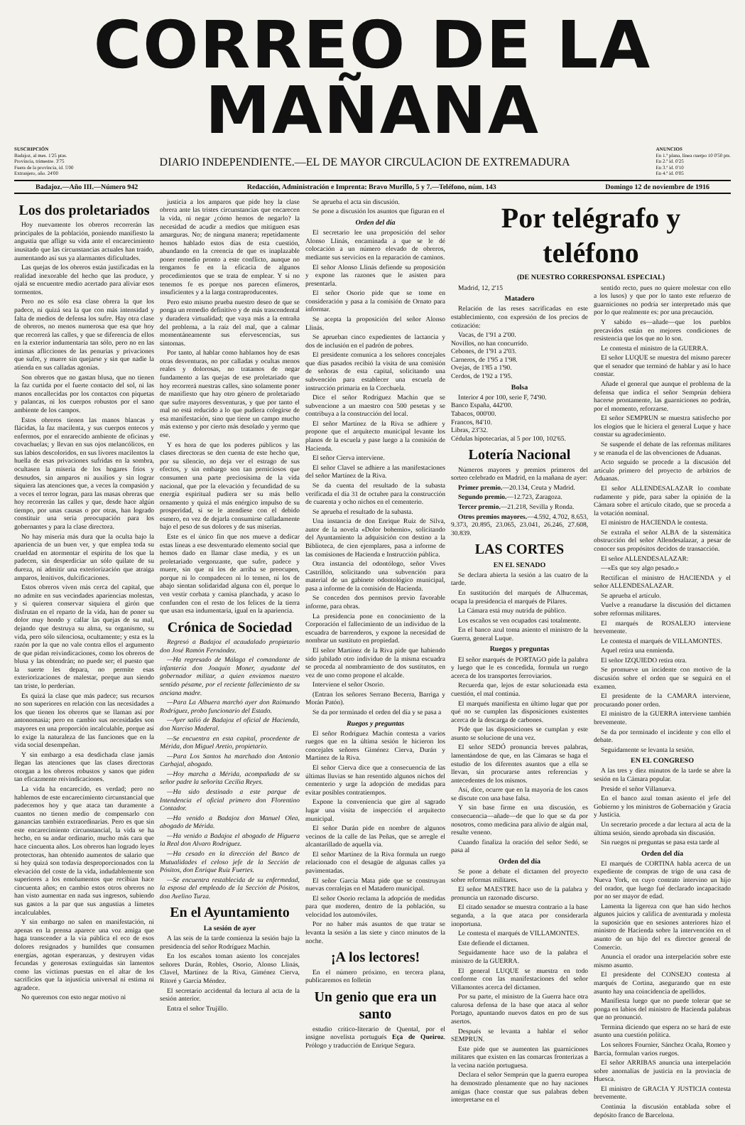CORREO DE LA MAÑANA
SUSCRIPCIÓN
Badajoz, al mes. 1'25 ptas.
Provincia, trimestre. 3'75
Fuera de la provincia, íd. 5'00
Extranjero, año. 24'00
DIARIO INDEPENDIENTE.—EL DE MAYOR CIRCULACION DE EXTREMADURA
ANUNCIOS
En 1.ª plana, línea cuerpo 10 0'50 pts.
En 2.ª íd. 0'25
En 3.ª íd. 0'10
En 4.ª íd. 0'05
Badajoz.—Año III.—Número 942 Redacción, Administración e Imprenta: Bravo Murillo, 5 y 7.—Teléfono, núm. 143 Domingo 12 de noviembre de 1916
Los dos proletariados
Hoy nuevamente los obreros recorrerán las principales de la población, poniendo manifiesto la angustia que aflige su vida ante el encarecimiento inusitado que las circunstancias actuales han traído, aumentando así sus ya alarmantes dificultades.
Las quejas de los obreros están justificadas en la realidad inexorable del hecho que las produce, y ojalá se encuentre medio acertado para aliviar esos tormentos.
Pero no es sólo esa clase obrera la que los padece, ni quizá sea la que con más intensidad y falta de medios de defensa los sufre. Hay otra clase de obreros, no menos numerosa que esa que hoy que recorrerá las calles, y que se diferencia de ellos en la exterior indumentaria tan sólo, pero no en las íntimas aflicciones de las penurias y privaciones que sufre, y muere sin quejarse y sin que nadie la atienda en sus calladas agonías.
Son obreros que no gastan blusa, que no tienen la faz curtida por el fuerte contacto del sol, ni las manos encallecidas por los contactos con piquetas y palancas, ni los cuerpos robustos por el sano ambiente de los campos.
Estos obreros tienen las manos blancas y flácidas, la faz macilenta, y sus cuerpos entecos y enfermos, por el enrarecido ambiente de oficinas y covachuelas; y llevan en sus ojos melancólicos, en sus labios descoloridos, en sus lívores macilentos la huella de esas privaciones sufridas en la sombra, ocultasen la miseria de los hogares fríos y desnudos, sin amparos ni auxilios y sin lograr siquiera las atenciones que, a veces la compasión y a veces el terror logran, para las masas obreras que hoy recorrerán las calles y que, desde hace algún tiempo, por unas causas o por otras, han logrado constituir una seria preocupación para los gobernantes y para la clase directora.
No hay miseria más dura que la oculta bajo la apariencia de un buen ver, y que emplea toda su crueldad en atormentar el espíritu de los que la padecen, sin desperdiciar un sólo quilate de su dureza, ni admitir una exteriorización que atraiga amparos, lenitivos, dulcificaciones.
Estos obreros viven más cerca del capital, que no admite en sus vecindades apariencias molestas, y si quieren conservar siquiera el girón que disfrutan en el reparto de la vida, han de poner su dolor muy hondo y callar las quejas de su mal, dejando que destruya su alma, su organismo, su vida, pero sólo silenciosa, ocultamente; y esta es la razón por la que no vale contra ellos el argumento de que pidan reivindicaciones, como los obreros de blusa y las obtendrán; no puede ser; el puesto que la suerte les depara, no permite esas exteriorizaciones de malestar, porque aun siendo tan triste, lo perderían.
Es quizá la clase que más padece; sus recursos no son superiores en relación con las necesidades a los que tienen los obreros que se llaman así por antonomasia; pero en cambio sus necesidades son mayores en una proporción incalculable, porque así lo exige la naturaleza de las funciones que en la vida social desempeñan.
Y sin embargo a esa desdichada clase jamás llegan las atenciones que las clases directoras otorgan a los obreros robustos y sanos que piden tan eficazmente reivindicaciones.
La vida ha encarecido, es verdad; pero no hablemos de este encarecimiento circunstancial que padecemos hoy y que ataca tan duramente a cuantos no tienen medio de compensarlo con ganancias también extraordinarias. Pero es que sin este encarecimiento circunstancial, la vida se ha hecho, en su andar ordinario, mucho más cara que hace cincuenta años. Los obreros han logrado leyes protectoras, han obtenido aumentos de salario que si hoy quizá son todavía desproporcionados con la elevación del coste de la vida, indudablemente son superiores a los emolumentos que recibían hace cincuenta años; en cambio estos otros obreros no han visto aumentar en nada sus ingresos, subiendo sus gastos a la par que sus angustias a límetes incalculables.
Y sin embargo no salen en manifestación, ni apenas en la prensa aparece una voz amiga que haga transcender a la vía pública el eco de esos dolores resignados y humildes que consumen energías, agotan esperanzas, y destruyen vidas fecundas y generosas extinguidas sin lamentos como las víctimas puestas en el altar de los sacrificios que la injusticia universal ni estima ni agradece.
No queremos con esto negar motivo ni
justicia a los amparos que pide hoy la clase obrera ante las tristes circunstancias que encarecen la vida, ni negar ¿cómo hemos de negarlo? la necesidad de acudir a medios que mitiguen esas amarguras. No; de ninguna manera; repetidamente hemos hablado estos días de esta cuestión, abundando en la creencia de que es inaplazable poner remedio pronto a este conflicto, aunque no tengamos fe en la eficacia de algunos procedimientos que se trata de emplear. Y si no tenemos fe es porque nos parecen efímeros, insuficientes y a la larga contraproducentes.
Pero esto mismo prueba nuestro deseo de que se ponga un remedio definitivo y de más trascendental y duradera virtualidad; que vaya más a la entraña del problema, a la raíz del mal, que a calmar momentáneamente sus efervescencias, sus síntomas.
Por tanto, al hablar como hablamos hoy de esas otras desventuras, no por calladas y ocultas menos reales y dolorosas, no tratamos de negar fundamento a las quejas de ese proletariado que hoy recorrerá nuestras calles, sino solamente poner de manifiesto que hay otro género de proletariado que sufre mayores desventuras, y que por tanto el mal no está reducido a lo que pudiera colegirse de esa manifestación, sino que tiene un campo mucho más extenso y por cierto más desolado y yermo que ese.
Y es hora de que los poderes públicos y las clases directoras se den cuenta de este hecho que, por su silencio, no deja ver el estrago de sus efectos, y sin embargo son tan perniciosos que consumen una parte preciosísima de la vida nacional, que por la elevación y fecundidad de su energía espiritual pudiera ser su más bello ornamento y quizá el más enérgico impulso de su prosperidad, si se le atendiese con el debido esmero, en vez de dejarla consumirse calladamente bajo el peso de sus dolores y de sus miserias.
Este es el único fin que nos mueve a dedicar estas líneas a ese desventurado elemento social que hemos dado en llamar clase media, y es un proletariado vergonzante, que sufre, padece y muere, sin que ni los de arriba se preocupen, porque ni lo compadecen ni lo temen, ni los de abajo sientan solidaridad alguna con él, porque lo ven vestir corbata y camisa planchada, y acaso lo confunden con el resto de los felices de la tierra que usan esa indumentaria, igual en la apariencia.
Crónica de Sociedad
Regresó a Badajoz el acaudalado propietario don José Ramón Fernández.
—Ha regresado de Málaga el comandante de infantería don Joaquín Moner, ayudante del gobernador militar, a quien enviamos nuestro sentido pésame, por el reciente fallecimiento de su anciana madre.
—Para La Albuera marchó ayer don Raimundo Rodríguez, probo funcionario del Estado.
—Ayer salió de Badajoz el oficial de Hacienda, don Narciso Maderal.
—Se encuentra en esta capital, procedente de Mérida, don Miguel Aretio, propietario.
—Para Los Santos ha marchado don Antonio Carbajal, abogado.
—Hoy marcha a Mérida, acompañada de su señor padre la señorita Cecilia Reyes.
—Ha sido destinado a este parque de Intendencia el oficial primero don Florentino Contador.
—Ha venido a Badajoz don Manuel Olea, abogado de Mérida.
—Ha venido a Badajoz el abogado de Higuera la Real don Alvaro Rodríguez.
—Ha cesado en la dirección del Banco de Mutualidades el celoso jefe de la Sección de Pósitos, don Enrique Ruiz Fuertes.
—Se encuentra restablecida de su enfermedad, la esposa del empleado de la Sección de Pósitos, don Avelino Turza.
En el Ayuntamiento
La sesión de ayer
A las seis de la tarde comienza la sesión bajo la presidencia del señor Rodríguez Machín.
En los escaños toman asiento los concejales señores Durán, Robles, Osorio, Alonso Llinás, Clavel, Martínez de la Riva, Giménez Cierva, Ritoré y García Méndez.
El secretario accidental da lectura al acta de la sesión anterior.
Entra el señor Trujillo.
Se aprueba el acta sin discusión.
Se pone a discusión los asuntos que figuran en el
Orden del día
El secretario lee una proposición del señor Alonso Llinás, encaminada a que se le dé colocación a un número elevado de obreros, mediante sus servicios en la reparación de caminos.
El señor Alonso Llinás defiende su proposición y expone las razones que le asisten para presentarla.
El señor Osorio pide que se tome en consideración y pasa a la comisión de Ornato para informar.
Se acepta la proposición del señor Alonso Llinás.
Se aprueban cinco expedientes de lactancia y dos de inclusión en el padrón de pobres.
El presidente comunica a los señores concejales que días pasados recibió la visita de una comisión de señoras de esta capital, solicitando una subvención para establecer una escuela de instrucción primaria en la Corchuela.
Dice el señor Rodríguez Machín que se subvencione a un maestro con 500 pesetas y se contribuya a la construcción del local.
El señor Martínez de la Riva se adhiere y propone que el arquitecto municipal levante los planos de la escuela y pase luego a la comisión de Hacienda.
El señor Cierva interviene.
El señor Clavel se adhiere a las manifestaciones del señor Martínez de la Riva.
Se da cuenta del resultado de la subasta verificada el día 31 de octubre para la construcción de cuarenta y ocho nichos en el cementerio.
Se aprueba el resultado de la subasta.
Una instancia de don Enrique Ruiz de Silva, autor de la novela «Dolor bohemio», solicitando del Ayuntamiento la adquisición con destino a la Biblioteca, de cien ejemplares, pasa a informe de las comisiones de Hacienda e Instrucción pública.
Otra instancia del odontólogo, señor Vives Castrillón, solicitando una subvención para material de un gabinete odontológico municipal, pasa a informe de la comisión de Hacienda.
Se conceden dos permisos previo favorable informe, para obras.
La presidencia pone en conocimiento de la Corporación el fallecimiento de un individuo de la escuadra de barrenderos, y expone la necesidad de nombrar un sustituto en propiedad.
El señor Martínez de la Riva pide que habiendo sido jubilado otro individuo de la misma escuadra se proceda al nombramiento de dos sustitutos, en vez de uno como propone el alcalde.
Interviene el señor Osorio.
(Entran los señores Serrano Becerra, Barriga y Morán Patón).
Se da por terminado el orden del día y se pasa a
Ruegos y preguntas
El señor Rodríguez Machín contesta a varios ruegos que en la última sesión le hicieron los concejales señores Giménez Cierva, Durán y Martínez de la Riva.
El señor Cierva dice que a consecuencia de las últimas lluvias se han resentido algunos nichos del cementerio y urge la adopción de medidas para evitar posibles contratiempos.
Expone la conveniencia que gire al sagrado lugar una visita de inspección el arquitecto municipal.
El señor Durán pide en nombre de algunos vecinos de la calle de las Peñas, que se arregle el alcantarillado de aquella vía.
El señor Martínez de la Riva formula un ruego relacionado con el desagüe de algunas calles ya pavimentadas.
El señor García Mata pide que se construyan nuevas corralejas en el Matadero municipal.
El señor Osorio reclama la adopción de medidas para que moderen, dentro de la población, su velocidad los automóviles.
Por no haber más asuntos de que tratar se levanta la sesión a las siete y cinco minutos de la noche.
¡A los lectores!
En el número próximo, en tercera plana, publicaremos en folletín
Un genio que era un santo
estudio crítico-literario de Quental, por el insigne novelista portugués Eça de Queiroz. Prólogo y traducción de Enrique Segura.
Por telégrafo y teléfono
(DE NUESTRO CORRESPONSAL ESPECIAL)
Madrid, 12, 2'15
Matadero
Relación de las reses sacrificadas en este establecimiento, con expresión de los precios de cotización:
Vacas, de 1'91 a 2'00.
Novillos, no han concurrido.
Cebones, de 1'91 a 2'03.
Carneros, de 1'95 a 1'98.
Ovejas, de 1'85 a 1'90.
Cerdos, de 1'92 a 1'95.
Bolsa
Interior 4 por 100, serie F, 74'90.
Banco España, 442'00.
Tabacos, 000'00.
Francos, 84'10.
Libras, 23'32.
Cédulas hipotecarias, al 5 por 100, 102'65.
Lotería Nacional
Números mayores y premios primeros del sorteo celebrado en Madrid, en la mañana de ayer:
Primer premio.—20.134, Ceuta y Madrid.
Segundo premio.—12.723, Zaragoza.
Tercer premio.—21.218, Sevilla y Ronda.
Otros premios mayores.—4.592, 4.702, 8.653, 9.373, 20.895, 23.065, 23.041, 26.246, 27.608, 30.839.
LAS CORTES
EN EL SENADO
Se declara abierta la sesión a las cuatro de la tarde.
En sustitución del marqués de Alhucemas, ocupa la presidencia el marqués de Pilares.
La Cámara está muy nutrida de público.
Los escaños se ven ocupados casi totalmente.
En el banco azul toma asiento el ministro de la Guerra, general Luque.
Ruegos y preguntas
El señor marqués de PORTAGO pide la palabra y luego que le es concedida, formula un ruego acerca de los transportes ferroviarios.
Recuerda que, lejos de estar solucionada esta cuestión, el mal continúa.
El marqués manifiesta en último lugar que por qué no se cumplen las disposiciones existentes acerca de la descarga de carbones.
Pide que las disposiciones se cumplan y este asunto se solucione de una vez.
El señor SEDÓ pronuncia breves palabras, lamentándose de que, en las Cámaras se haga el estudio de los diferentes asuntos que a ella se llevan, sin procurarse antes referencias y antecedentes de los mismos.
Así, dice, ocurre que en la mayoría de los casos se discute con una base falsa.
Y sin base firme en una discusión, es consecuencia—añade—de que lo que se da por nosotros, como medicina para alivio de algún mal, resulte veneno.
Cuando finaliza la oración del señor Sedó, se pasa al
Orden del día
Se pone a debate el dictamen del proyecto sobre reformas militares.
El señor MAESTRE hace uso de la palabra y pronuncia un razonado discurso.
El citado senador se muestra contrario a la base segunda, a la que ataca por considerarla inoportuna.
Le contesta el marqués de VILLAMONTES.
Este defiende el dictamen.
Seguidamente hace uso de la palabra el ministro de la GUERRA.
El general LUQUE se muestra en todo conforme con las manifestaciones del señor Villamontes acerca del dictamen.
Por su parte, el ministro de la Guerra hace otra calurosa defensa de la base que ataca al señor Portago, apuntando nuevos datos en pro de sus asertos.
Después se levanta a hablar el señor SEMPRUN.
Este pide que se aumenten las guarniciones militares que existen en las comarcas fronterizas a la vecina nación portuguesa.
Declara el señor Semprún que la guerra europea ha demostrado plenamente que no hay naciones amigas (hace constar que sus palabras deben interpretarse en el
sentido recto, pues no quiere molestar con ello a los lusos) y que por lo tanto este refuerzo de guarniciones no podría ser interpretado más que por lo que realmente es: por una precaución.
Y sabido es—añade—que los pueblos precavidos están en mejores condiciones de resistencia que los que no lo son.
Le contesta el ministro de la GUERRA.
El señor LUQUE se muestra del mismo parecer que el senador que terminó de hablar y así lo hace constar.
Añade el general que aunque el problema de la defensa que indica el señor Semprún debiera hacerse prontamente, las guarniciones no podrán, por el momento, reforzarse.
El señor SEMPRUN se muestra satisfecho por los elogios que le hiciera el general Luque y hace constar su agradecimiento.
Se suspende el debate de las reformas militares y se reanuda el de las obvenciones de Aduanas.
Acto seguido se procede a la discusión del artículo primero del proyecto de arbitrios de Aduanas.
El señor ALLENDESALAZAR lo combate rudamente y pide, para saber la opinión de la Cámara sobre el artículo citado, que se proceda a la votación nominal.
El ministro de HACIENDA le contesta.
Se extraña el señor ALBA de la sistemática obstrucción del señor Allendesalazar, a pesar de conocer sus propósitos decidos de transacción.
El señor ALLENDESALAZAR:
—«Es que soy algo pesado.»
Rectifican el ministro de HACIENDA y el señor ALLENDESALAZAR.
Se aprueba el artículo.
Vuelve a reanudarse la discusión del dictamen sobre reformas militares.
El marqués de ROSALEJO interviene brevemente.
Le contesta el marqués de VILLAMONTES.
Aquel retira una enmienda.
El señor IZQUIEDO retira otra.
Se promueve un incidente con motivo de la discusión sobre el orden que se seguirá en el examen.
El presidente de la CAMARA interviene, procurando poner orden.
El ministro de la GUERRA interviene también brevemente.
Se da por terminado el incidente y con ello el debate.
Seguidamente se levanta la sesión.
EN EL CONGRESO
A las tres y diez minutos de la tarde se abre la sesión en la Cámara popular.
Preside el señor Villanueva.
En el banco azul toman asiento el jefe del Gobierno y los ministros de Gobernación y Gracia y Justicia.
Un secretario procede a dar lectura al acta de la última sesión, siendo aprobada sin discusión.
Sin ruegos ni preguntas se pasa esta tarde al
Orden del día
El marqués de CORTINA habla acerca de un expediente de compras de trigo de una casa de Nueva York, en cuyo contrato intervino un hijo del orador, que luego fué declarado incapacitado por no ser mayor de edad.
Lamenta la ligereza con que han sido hechos algunos juicios y califica de aventurada y molesta la suposición que en sesiones anteriores hizo el ministro de Hacienda sobre la intervención en el asunto de un hijo del ex director general de Comercio.
Anuncia el orador una interpelación sobre este mismo asunto.
El presidente del CONSEJO contesta al marqués de Cortina, asegurando que en este asunto hay una coincidencia de apellidos.
Manifiesta luego que no puede tolerar que se ponga en labios del ministro de Hacienda palabras que no pronunció.
Termina diciendo que espera no se hará de este asunto una cuestión política.
Los señores Fournier, Sánchez Ocaña, Romeo y Barcia, formulan varios ruegos.
El señor ARRIBAS anuncia una interpelación sobre anomalías de justicia en la provincia de Huesca.
El ministro de GRACIA Y JUSTICIA contesta brevemente.
Continúa la discusión entablada sobre el depósito franco de Barcelona.